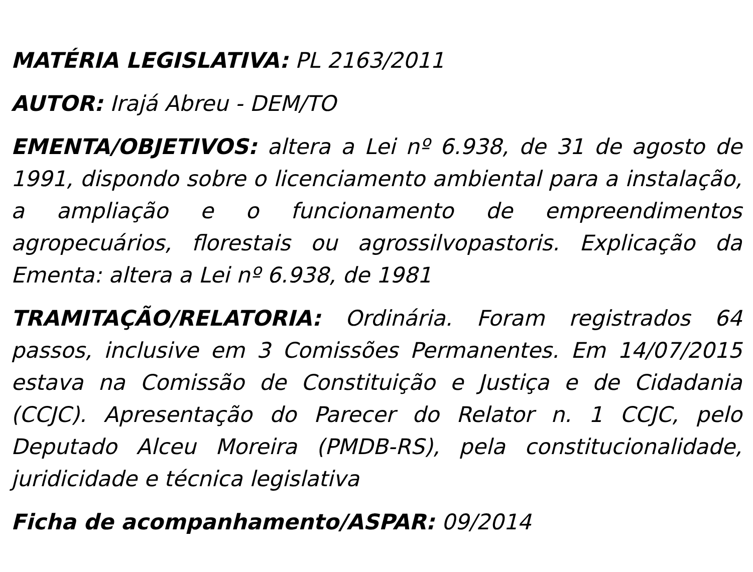MATÉRIA LEGISLATIVA: PL 2163/2011
AUTOR: Irajá Abreu - DEM/TO
EMENTA/OBJETIVOS: altera a Lei nº 6.938, de 31 de agosto de 1991, dispondo sobre o licenciamento ambiental para a instalação, a ampliação e o funcionamento de empreendimentos agropecuários, florestais ou agrossilvopastoris. Explicação da Ementa: altera a Lei nº 6.938, de 1981
TRAMITAÇÃO/RELATORIA: Ordinária. Foram registrados 64 passos, inclusive em 3 Comissões Permanentes. Em 14/07/2015 estava na Comissão de Constituição e Justiça e de Cidadania (CCJC). Apresentação do Parecer do Relator n. 1 CCJC, pelo Deputado Alceu Moreira (PMDB-RS), pela constitucionalidade, juridicidade e técnica legislativa
Ficha de acompanhamento/ASPAR: 09/2014